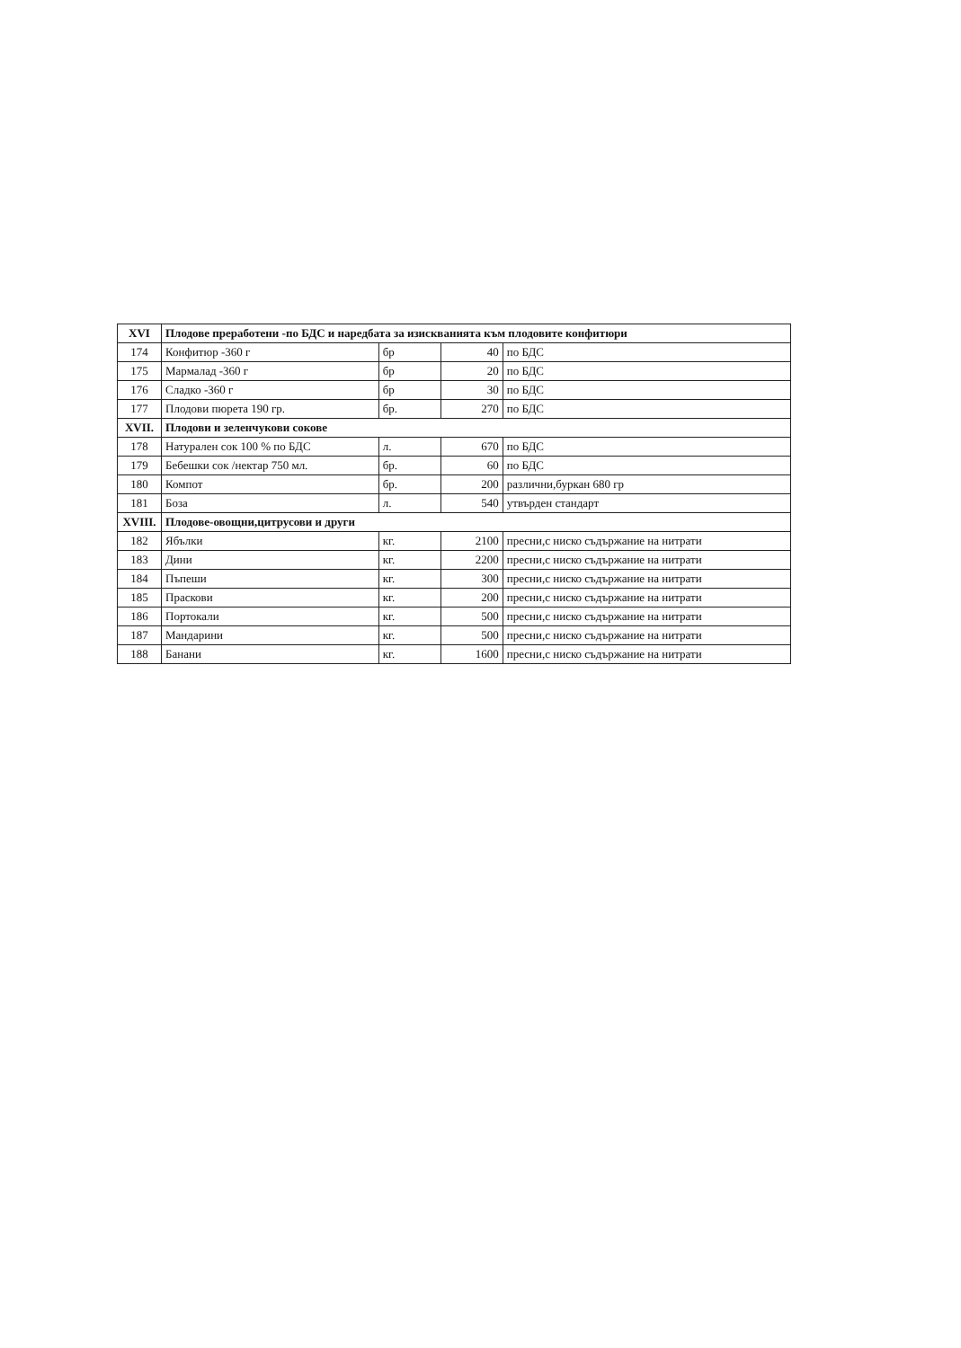| XVI | Плодове преработени -по БДС и наредбата за изискванията към плодовите конфитюри | | | |
| --- | --- | --- | --- | --- |
| 174 | Конфитюр -360 г | бр | 40 | по БДС |
| 175 | Мармалад -360 г | бр | 20 | по БДС |
| 176 | Сладко -360 г | бр | 30 | по БДС |
| 177 | Плодови пюрета 190 гр. | бр. | 270 | по БДС |
| XVII. | Плодови и зеленчукови сокове | | | |
| 178 | Натурален сок 100 % по БДС | л. | 670 | по БДС |
| 179 | Бебешки сок /нектар 750 мл. | бр. | 60 | по БДС |
| 180 | Компот | бр. | 200 | различни,буркан 680 гр |
| 181 | Боза | л. | 540 | утвърден стандарт |
| XVIII. | Плодове-овощни,цитрусови и други | | | |
| 182 | Ябълки | кг. | 2100 | пресни,с ниско съдържание на нитрати |
| 183 | Дини | кг. | 2200 | пресни,с ниско съдържание на нитрати |
| 184 | Пъпеши | кг. | 300 | пресни,с ниско съдържание на нитрати |
| 185 | Праскови | кг. | 200 | пресни,с ниско съдържание на нитрати |
| 186 | Портокали | кг. | 500 | пресни,с ниско съдържание на нитрати |
| 187 | Мандарини | кг. | 500 | пресни,с ниско съдържание на нитрати |
| 188 | Банани | кг. | 1600 | пресни,с ниско съдържание на нитрати |